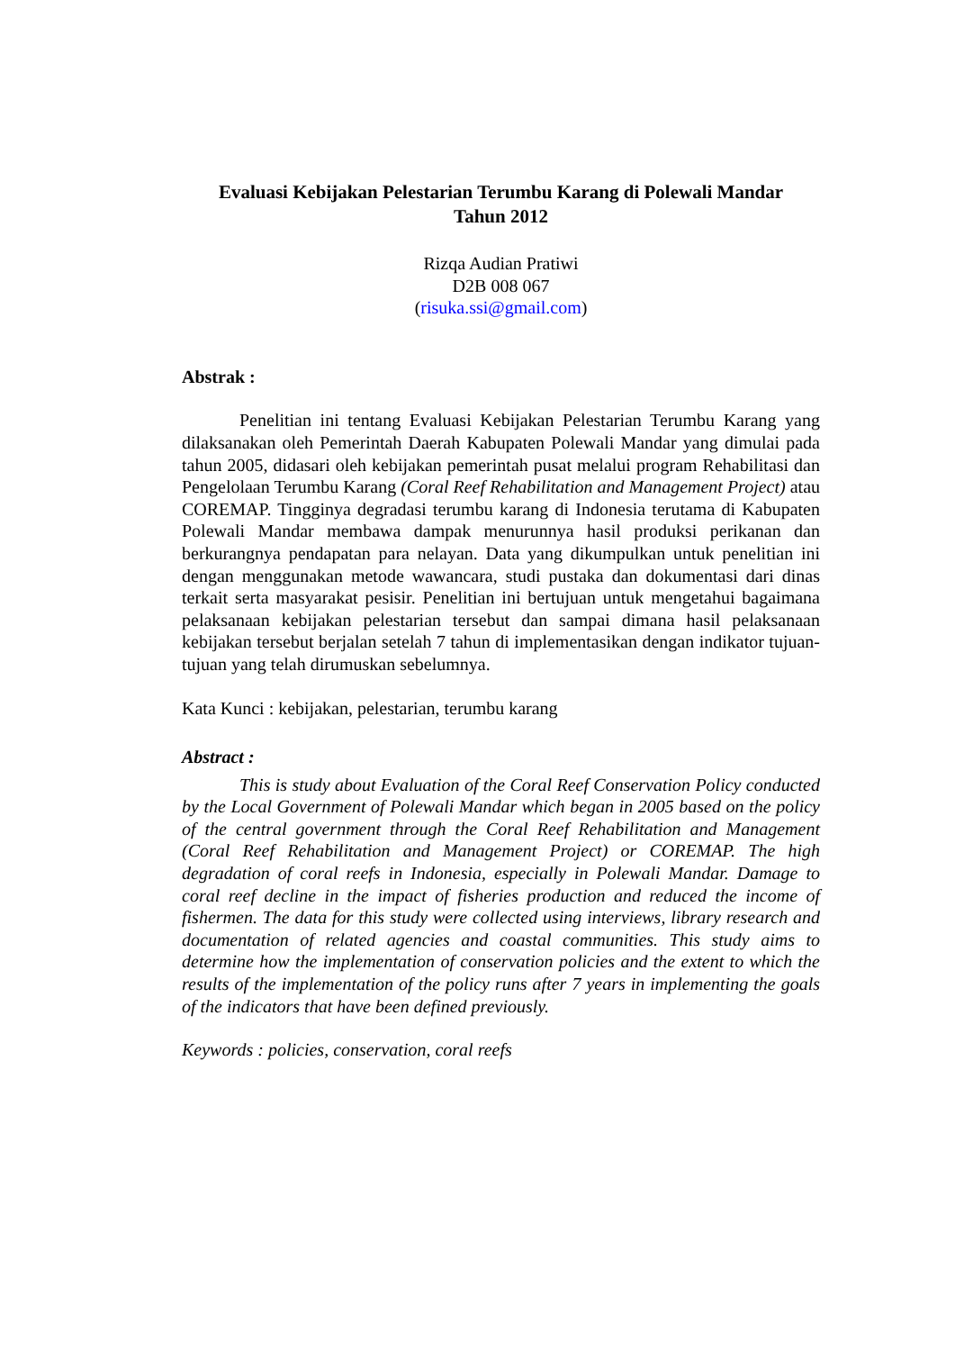Evaluasi Kebijakan Pelestarian Terumbu Karang di Polewali Mandar
Tahun 2012
Rizqa Audian Pratiwi
D2B 008 067
(risuka.ssi@gmail.com)
Abstrak :
Penelitian ini tentang Evaluasi Kebijakan Pelestarian Terumbu Karang yang dilaksanakan oleh Pemerintah Daerah Kabupaten Polewali Mandar yang dimulai pada tahun 2005, didasari oleh kebijakan pemerintah pusat melalui program Rehabilitasi dan Pengelolaan Terumbu Karang (Coral Reef Rehabilitation and Management Project) atau COREMAP. Tingginya degradasi terumbu karang di Indonesia terutama di Kabupaten Polewali Mandar membawa dampak menurunnya hasil produksi perikanan dan berkurangnya pendapatan para nelayan. Data yang dikumpulkan untuk penelitian ini dengan menggunakan metode wawancara, studi pustaka dan dokumentasi dari dinas terkait serta masyarakat pesisir. Penelitian ini bertujuan untuk mengetahui bagaimana pelaksanaan kebijakan pelestarian tersebut dan sampai dimana hasil pelaksanaan kebijakan tersebut berjalan setelah 7 tahun di implementasikan dengan indikator tujuan-tujuan yang telah dirumuskan sebelumnya.
Kata Kunci : kebijakan, pelestarian, terumbu karang
Abstract :
This is study about Evaluation of the Coral Reef Conservation Policy conducted by the Local Government of Polewali Mandar which began in 2005 based on the policy of the central government through the Coral Reef Rehabilitation and Management (Coral Reef Rehabilitation and Management Project) or COREMAP. The high degradation of coral reefs in Indonesia, especially in Polewali Mandar. Damage to coral reef decline in the impact of fisheries production and reduced the income of fishermen. The data for this study were collected using interviews, library research and documentation of related agencies and coastal communities. This study aims to determine how the implementation of conservation policies and the extent to which the results of the implementation of the policy runs after 7 years in implementing the goals of the indicators that have been defined previously.
Keywords : policies, conservation, coral reefs